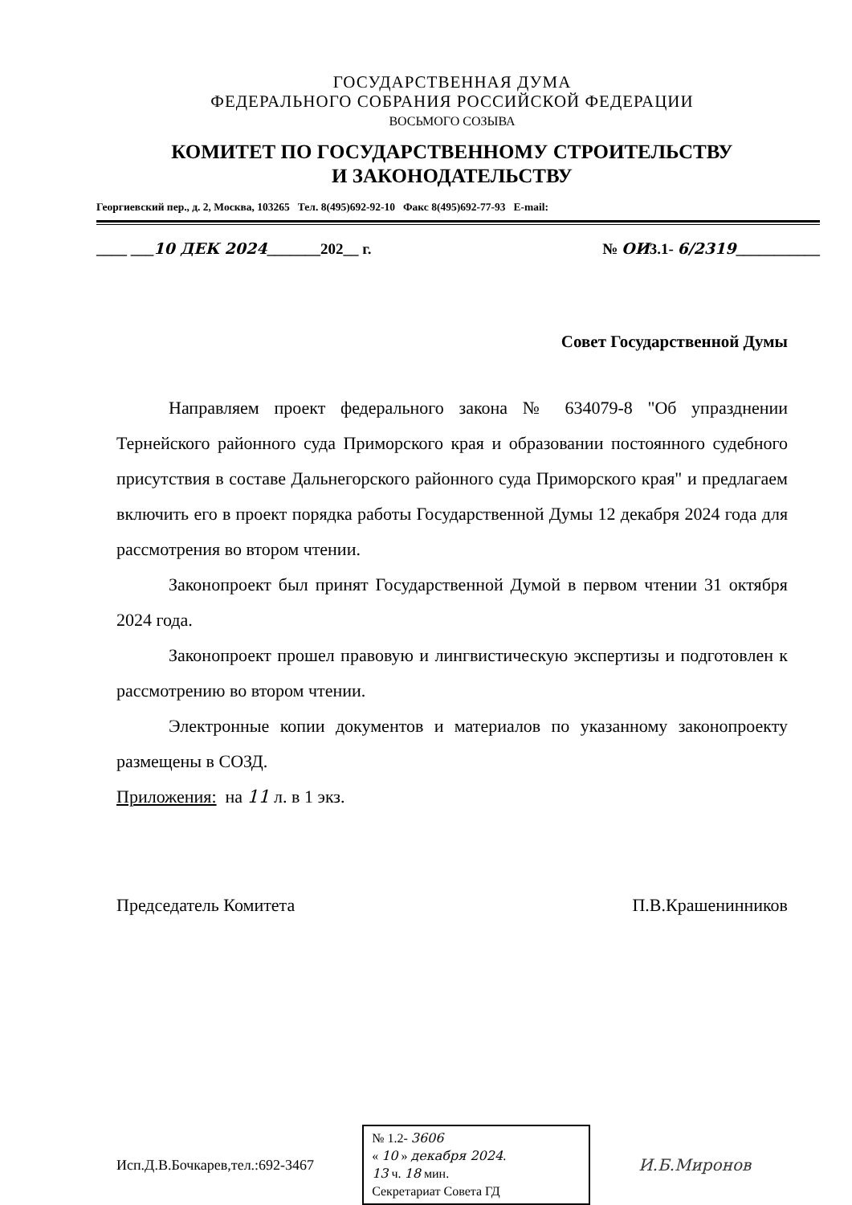ГОСУДАРСТВЕННАЯ ДУМА
ФЕДЕРАЛЬНОГО СОБРАНИЯ РОССИЙСКОЙ ФЕДЕРАЦИИ
ВОСЬМОГО СОЗЫВА
КОМИТЕТ ПО ГОСУДАРСТВЕННОМУ СТРОИТЕЛЬСТВУ
И ЗАКОНОДАТЕЛЬСТВУ
Георгиевский пер., д. 2, Москва, 103265 Тел. 8(495)692-92-10 Факс 8(495)692-77-93 E-mail:
____ ___10 ДЕК 2024_______202__ г. № ОИ3.1- 6/2319___________
Совет Государственной Думы
Направляем проект федерального закона № 634079-8 "Об упразднении Тернейского районного суда Приморского края и образовании постоянного судебного присутствия в составе Дальнегорского районного суда Приморского края" и предлагаем включить его в проект порядка работы Государственной Думы 12 декабря 2024 года для рассмотрения во втором чтении.
Законопроект был принят Государственной Думой в первом чтении 31 октября 2024 года.
Законопроект прошел правовую и лингвистическую экспертизы и подготовлен к рассмотрению во втором чтении.
Электронные копии документов и материалов по указанному законопроекту размещены в СОЗД.
Приложения: на 11 л. в 1 экз.
Председатель Комитета П.В.Крашенинников
Исп.Д.В.Бочкарев,тел.:692-3467
№ 1.2- 3606
« 10 » декабря 2024.
13 ч. 18 мин.
Секретариат Совета ГД
И.Б.Миронов